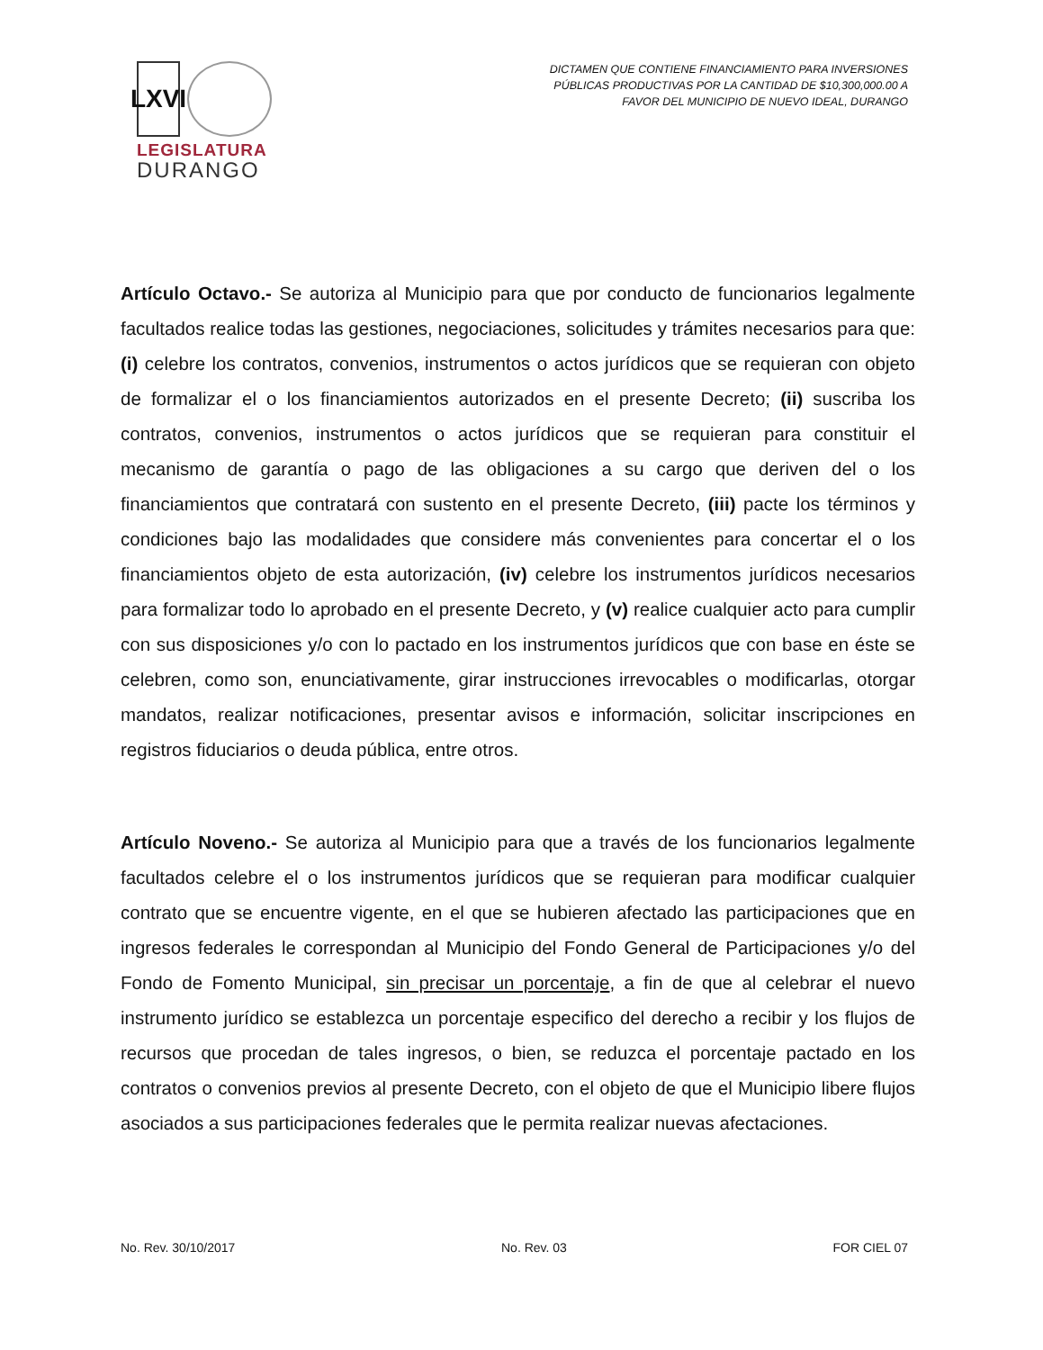LXVI
LEGISLATURA
DURANGO
DICTAMEN QUE CONTIENE FINANCIAMIENTO PARA INVERSIONES PÚBLICAS PRODUCTIVAS POR LA CANTIDAD DE $10,300,000.00 A FAVOR DEL MUNICIPIO DE NUEVO IDEAL, DURANGO
Artículo Octavo.- Se autoriza al Municipio para que por conducto de funcionarios legalmente facultados realice todas las gestiones, negociaciones, solicitudes y trámites necesarios para que: (i) celebre los contratos, convenios, instrumentos o actos jurídicos que se requieran con objeto de formalizar el o los financiamientos autorizados en el presente Decreto; (ii) suscriba los contratos, convenios, instrumentos o actos jurídicos que se requieran para constituir el mecanismo de garantía o pago de las obligaciones a su cargo que deriven del o los financiamientos que contratará con sustento en el presente Decreto, (iii) pacte los términos y condiciones bajo las modalidades que considere más convenientes para concertar el o los financiamientos objeto de esta autorización, (iv) celebre los instrumentos jurídicos necesarios para formalizar todo lo aprobado en el presente Decreto, y (v) realice cualquier acto para cumplir con sus disposiciones y/o con lo pactado en los instrumentos jurídicos que con base en éste se celebren, como son, enunciativamente, girar instrucciones irrevocables o modificarlas, otorgar mandatos, realizar notificaciones, presentar avisos e información, solicitar inscripciones en registros fiduciarios o deuda pública, entre otros.
Artículo Noveno.- Se autoriza al Municipio para que a través de los funcionarios legalmente facultados celebre el o los instrumentos jurídicos que se requieran para modificar cualquier contrato que se encuentre vigente, en el que se hubieren afectado las participaciones que en ingresos federales le correspondan al Municipio del Fondo General de Participaciones y/o del Fondo de Fomento Municipal, sin precisar un porcentaje, a fin de que al celebrar el nuevo instrumento jurídico se establezca un porcentaje especifico del derecho a recibir y los flujos de recursos que procedan de tales ingresos, o bien, se reduzca el porcentaje pactado en los contratos o convenios previos al presente Decreto, con el objeto de que el Municipio libere flujos asociados a sus participaciones federales que le permita realizar nuevas afectaciones.
No. Rev. 30/10/2017 No. Rev. 03 FOR CIEL 07